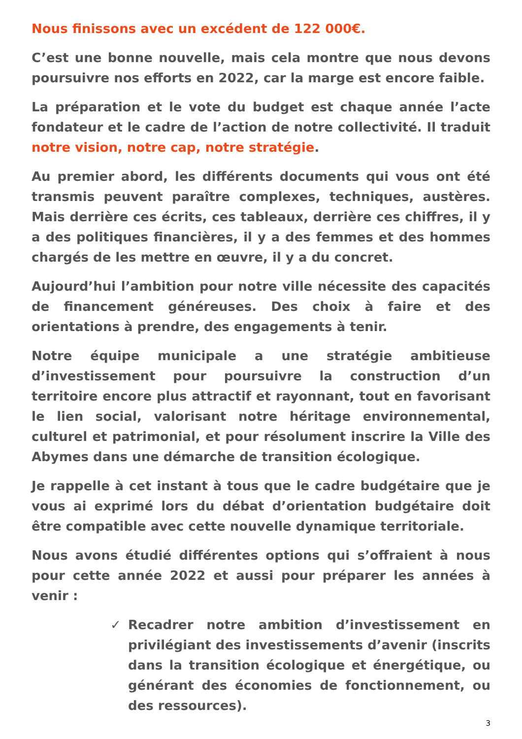Nous finissons avec un excédent de 122 000€.
C’est une bonne nouvelle, mais cela montre que nous devons poursuivre nos efforts en 2022, car la marge est encore faible.
La préparation et le vote du budget est chaque année l’acte fondateur et le cadre de l’action de notre collectivité. Il traduit notre vision, notre cap, notre stratégie.
Au premier abord, les différents documents qui vous ont été transmis peuvent paraître complexes, techniques, austères. Mais derrière ces écrits, ces tableaux, derrière ces chiffres, il y a des politiques financières, il y a des femmes et des hommes chargés de les mettre en œuvre, il y a du concret.
Aujourd’hui l’ambition pour notre ville nécessite des capacités de financement généreuses. Des choix à faire et des orientations à prendre, des engagements à tenir.
Notre équipe municipale a une stratégie ambitieuse d’investissement pour poursuivre la construction d’un territoire encore plus attractif et rayonnant, tout en favorisant le lien social, valorisant notre héritage environnemental, culturel et patrimonial, et pour résolument inscrire la Ville des Abymes dans une démarche de transition écologique.
Je rappelle à cet instant à tous que le cadre budgétaire que je vous ai exprimé lors du débat d’orientation budgétaire doit être compatible avec cette nouvelle dynamique territoriale.
Nous avons étudié différentes options qui s’offraient à nous pour cette année 2022 et aussi pour préparer les années à venir :
✓ Recadrer notre ambition d’investissement en privilégiant des investissements d’avenir (inscrits dans la transition écologique et énergétique, ou générant des économies de fonctionnement, ou des ressources).
3